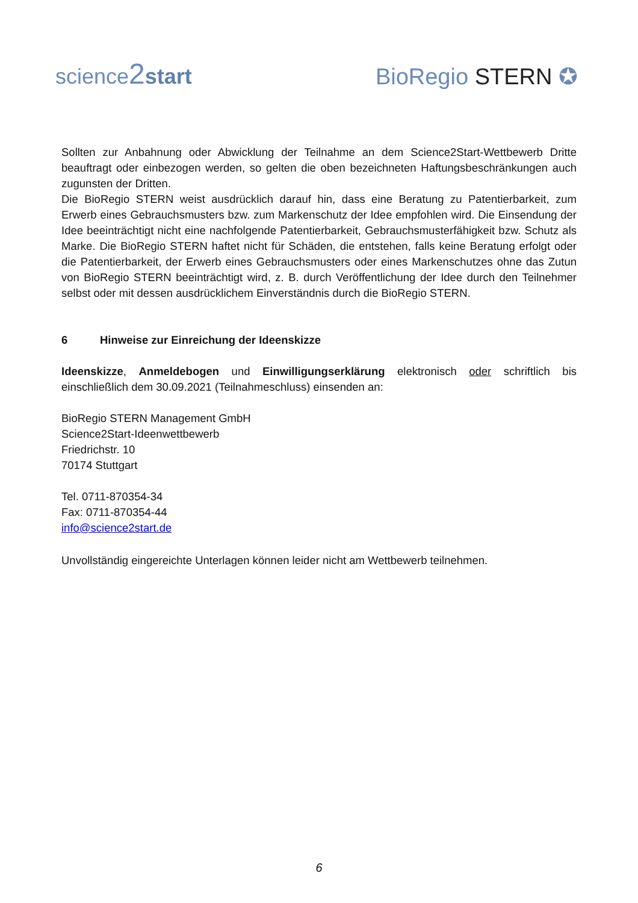science2 start
BioRegio STERN ✪
Sollten zur Anbahnung oder Abwicklung der Teilnahme an dem Science2Start-Wettbewerb Dritte beauftragt oder einbezogen werden, so gelten die oben bezeichneten Haftungsbeschränkungen auch zugunsten der Dritten.
Die BioRegio STERN weist ausdrücklich darauf hin, dass eine Beratung zu Patentierbarkeit, zum Erwerb eines Gebrauchsmusters bzw. zum Markenschutz der Idee empfohlen wird. Die Einsendung der Idee beeinträchtigt nicht eine nachfolgende Patentierbarkeit, Gebrauchsmusterfähigkeit bzw. Schutz als Marke. Die BioRegio STERN haftet nicht für Schäden, die entstehen, falls keine Beratung erfolgt oder die Patentierbarkeit, der Erwerb eines Gebrauchsmusters oder eines Markenschutzes ohne das Zutun von BioRegio STERN beeinträchtigt wird, z. B. durch Veröffentlichung der Idee durch den Teilnehmer selbst oder mit dessen ausdrücklichem Einverständnis durch die BioRegio STERN.
6 Hinweise zur Einreichung der Ideenskizze
Ideenskizze, Anmeldebogen und Einwilligungserklärung elektronisch oder schriftlich bis einschließlich dem 30.09.2021 (Teilnahmeschluss) einsenden an:
BioRegio STERN Management GmbH
Science2Start-Ideenwettbewerb
Friedrichstr. 10
70174 Stuttgart
Tel. 0711-870354-34
Fax: 0711-870354-44
info@science2start.de
Unvollständig eingereichte Unterlagen können leider nicht am Wettbewerb teilnehmen.
6